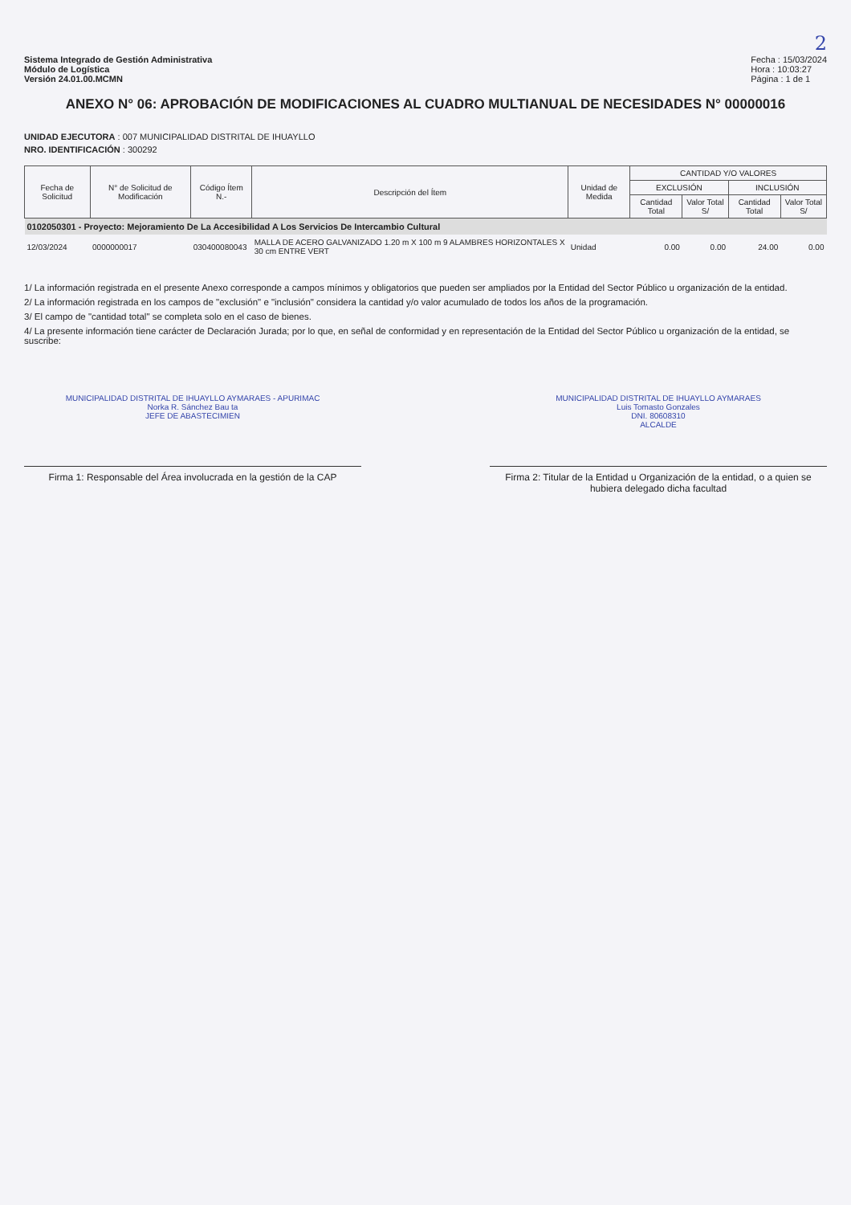2
Sistema Integrado de Gestión Administrativa
Módulo de Logística
Versión 24.01.00.MCMN
Fecha : 15/03/2024
Hora : 10:03:27
Página : 1 de 1
ANEXO N° 06: APROBACIÓN DE MODIFICACIONES AL CUADRO MULTIANUAL DE NECESIDADES N° 00000016
UNIDAD EJECUTORA : 007 MUNICIPALIDAD DISTRITAL DE IHUAYLLO
NRO. IDENTIFICACIÓN : 300292
| Fecha de Solicitud | N° de Solicitud de Modificación | Código Ítem N.- | Descripción del Ítem | Unidad de Medida | CANTIDAD Y/O VALORES | | | |
| --- | --- | --- | --- | --- | --- | --- | --- | --- |
| | | | | | EXCLUSIÓN | | INCLUSIÓN | |
| | | | | | Cantidad Total | Valor Total S/ | Cantidad Total | Valor Total S/ |
| 0102050301 - Proyecto: Mejoramiento De La Accesibilidad A Los Servicios De Intercambio Cultural | | | | | | | | |
| 12/03/2024 | 0000000017 | 030400080043 | MALLA DE ACERO GALVANIZADO 1.20 m X 100 m 9 ALAMBRES HORIZONTALES X 30 cm ENTRE VERT | Unidad | 0.00 | 0.00 | 24.00 | 0.00 |
1/ La información registrada en el presente Anexo corresponde a campos mínimos y obligatorios que pueden ser ampliados por la Entidad del Sector Público u organización de la entidad.
2/ La información registrada en los campos de "exclusión" e "inclusión" considera la cantidad y/o valor acumulado de todos los años de la programación.
3/ El campo de "cantidad total" se completa solo en el caso de bienes.
4/ La presente información tiene carácter de Declaración Jurada; por lo que, en señal de conformidad y en representación de la Entidad del Sector Público u organización de la entidad, se suscribe:
MUNICIPALIDAD DISTRITAL DE IHUAYLLO AYMARAES - APURIMAC
Norka R. Sánchez Bau ta
JEFE DE ABASTECIMIEN
Firma 1: Responsable del Área involucrada en la gestión de la CAP
MUNICIPALIDAD DISTRITAL DE IHUAYLLO AYMARAES
Luis Tomasto Gonzales
DNI. 80608310
ALCALDE
Firma 2: Titular de la Entidad u Organización de la entidad, o a quien se hubiera delegado dicha facultad